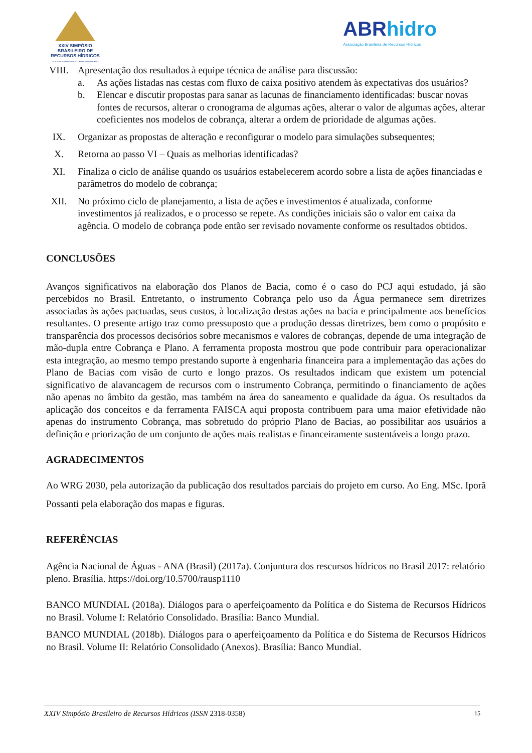XXIV SIMPÓSIO
BRASILEIRO DE
RECURSOS HÍDRICOS
21 a 26 de novembro de 2021 • Belo Horizonte • MG
ABRhidro
Associação Brasileira de Recursos Hídricos
VIII. Apresentação dos resultados à equipe técnica de análise para discussão:
a. As ações listadas nas cestas com fluxo de caixa positivo atendem às expectativas dos usuários?
b. Elencar e discutir propostas para sanar as lacunas de financiamento identificadas: buscar novas fontes de recursos, alterar o cronograma de algumas ações, alterar o valor de algumas ações, alterar coeficientes nos modelos de cobrança, alterar a ordem de prioridade de algumas ações.
IX. Organizar as propostas de alteração e reconfigurar o modelo para simulações subsequentes;
X. Retorna ao passo VI – Quais as melhorias identificadas?
XI. Finaliza o ciclo de análise quando os usuários estabelecerem acordo sobre a lista de ações financiadas e parâmetros do modelo de cobrança;
XII. No próximo ciclo de planejamento, a lista de ações e investimentos é atualizada, conforme investimentos já realizados, e o processo se repete. As condições iniciais são o valor em caixa da agência. O modelo de cobrança pode então ser revisado novamente conforme os resultados obtidos.
CONCLUSÕES
Avanços significativos na elaboração dos Planos de Bacia, como é o caso do PCJ aqui estudado, já são percebidos no Brasil. Entretanto, o instrumento Cobrança pelo uso da Água permanece sem diretrizes associadas às ações pactuadas, seus custos, à localização destas ações na bacia e principalmente aos benefícios resultantes. O presente artigo traz como pressuposto que a produção dessas diretrizes, bem como o propósito e transparência dos processos decisórios sobre mecanismos e valores de cobranças, depende de uma integração de mão-dupla entre Cobrança e Plano. A ferramenta proposta mostrou que pode contribuir para operacionalizar esta integração, ao mesmo tempo prestando suporte à engenharia financeira para a implementação das ações do Plano de Bacias com visão de curto e longo prazos. Os resultados indicam que existem um potencial significativo de alavancagem de recursos com o instrumento Cobrança, permitindo o financiamento de ações não apenas no âmbito da gestão, mas também na área do saneamento e qualidade da água. Os resultados da aplicação dos conceitos e da ferramenta FAISCA aqui proposta contribuem para uma maior efetividade não apenas do instrumento Cobrança, mas sobretudo do próprio Plano de Bacias, ao possibilitar aos usuários a definição e priorização de um conjunto de ações mais realistas e financeiramente sustentáveis a longo prazo.
AGRADECIMENTOS
Ao WRG 2030, pela autorização da publicação dos resultados parciais do projeto em curso. Ao Eng. MSc. Iporã Possanti pela elaboração dos mapas e figuras.
REFERÊNCIAS
Agência Nacional de Águas - ANA (Brasil) (2017a). Conjuntura dos rescursos hídricos no Brasil 2017: relatório pleno. Brasília. https://doi.org/10.5700/rausp1110
BANCO MUNDIAL (2018a). Diálogos para o aperfeiçoamento da Política e do Sistema de Recursos Hídricos no Brasil. Volume I: Relatório Consolidado. Brasília: Banco Mundial.
BANCO MUNDIAL (2018b). Diálogos para o aperfeiçoamento da Política e do Sistema de Recursos Hídricos no Brasil. Volume II: Relatório Consolidado (Anexos). Brasília: Banco Mundial.
XXIV Simpósio Brasileiro de Recursos Hídricos (ISSN 2318-0358) 15